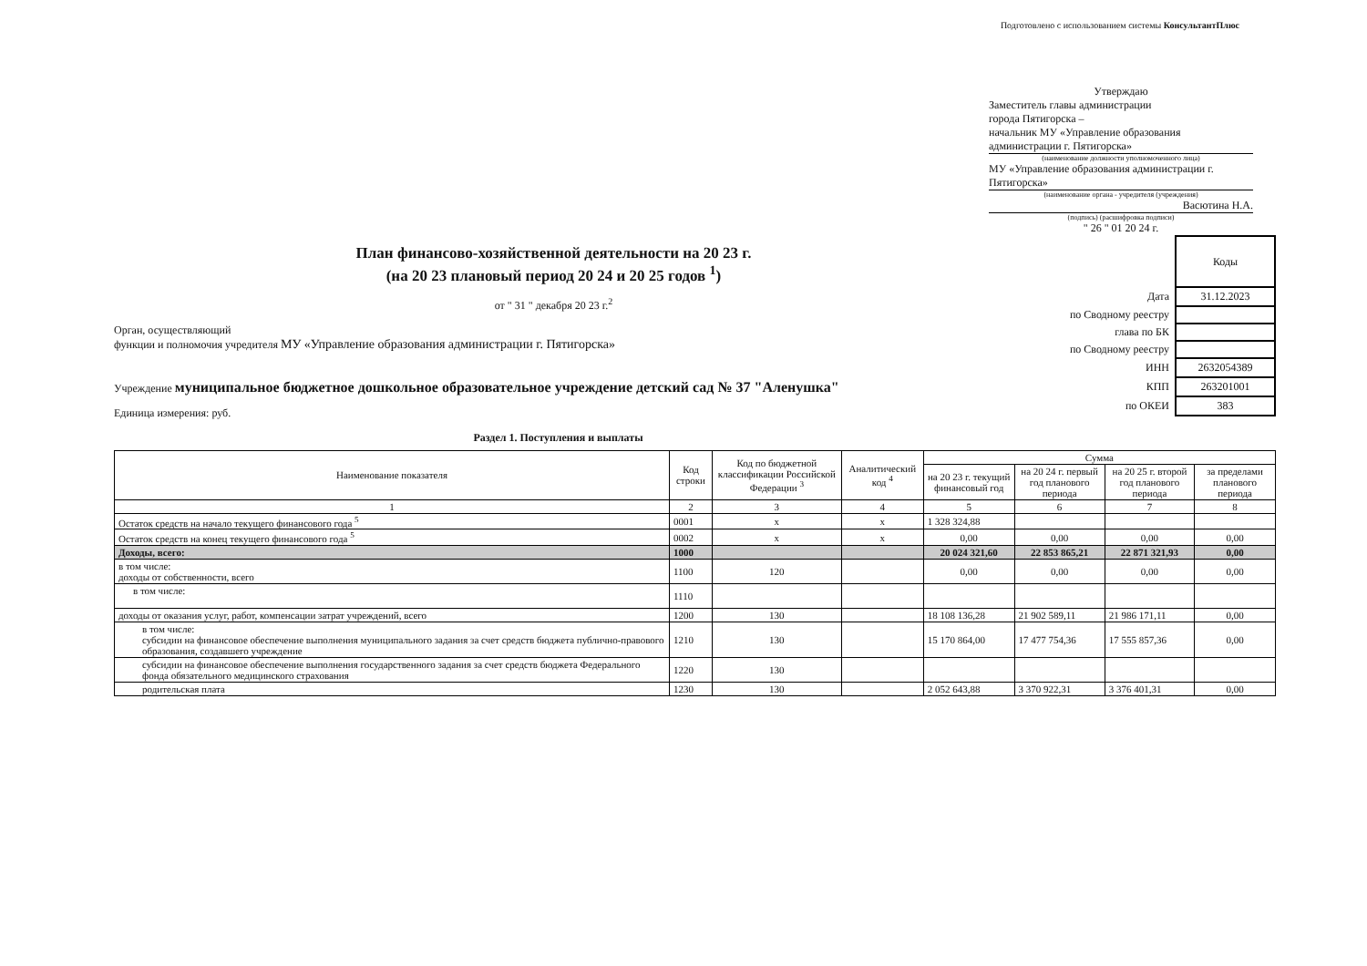Подготовлено с использованием системы КонсультантПлюс
Утверждаю
Заместитель главы администрации
города Пятигорска –
начальник МУ «Управление образования
администрации г. Пятигорска»
(наименование должности уполномоченного лица)
МУ «Управление образования администрации г. Пятигорска»
(наименование органа - учредителя (учреждения)
Васютина Н.А.
(подпись) (расшифровка подписи)
" 26 " 01 20 24 г.
План финансово-хозяйственной деятельности на 20 23 г.
(на 20 23 плановый период 20 24 и 20 25 годов <sup>1</sup>)
от " 31 " декабря 20 23 г.<sup>2</sup>
Орган, осуществляющий
функции и полномочия учредителя МУ «Управление образования администрации г. Пятигорска»
Учреждение муниципальное бюджетное дошкольное образовательное учреждение детский сад № 37 "Аленушка"
Единица измерения: руб.
| | Коды |
| Дата | 31.12.2023 |
| по Сводному реестру | |
| глава по БК | |
| по Сводному реестру | |
| ИНН | 2632054389 |
| КПП | 263201001 |
| по ОКЕИ | 383 |
Раздел 1. Поступления и выплаты
| Наименование показателя | Код строки | Код по бюджетной классификации Российской Федерации <sup>3</sup> | Аналитический код <sup>4</sup> | Сумма | | | |
| --- | --- | --- | --- | --- | --- | --- | --- |
| | | | | на 20 23 г. текущий финансовый год | на 20 24 г. первый год планового периода | на 20 25 г. второй год планового периода | за пределами планового периода |
| 1 | 2 | 3 | 4 | 5 | 6 | 7 | 8 |
| Остаток средств на начало текущего финансового года <sup>5</sup> | 0001 | x | x | 1 328 324,88 | | | |
| Остаток средств на конец текущего финансового года <sup>5</sup> | 0002 | x | x | 0,00 | 0,00 | 0,00 | 0,00 |
| Доходы, всего: | 1000 | | | 20 024 321,60 | 22 853 865,21 | 22 871 321,93 | 0,00 |
| в том числе: доходы от собственности, всего | 1100 | 120 | | 0,00 | 0,00 | 0,00 | 0,00 |
| в том числе: | 1110 | | | | | | |
| доходы от оказания услуг, работ, компенсации затрат учреждений, всего | 1200 | 130 | | 18 108 136,28 | 21 902 589,11 | 21 986 171,11 | 0,00 |
| в том числе: субсидии на финансовое обеспечение выполнения муниципального задания за счет средств бюджета публично-правового образования, создавшего учреждение | 1210 | 130 | | 15 170 864,00 | 17 477 754,36 | 17 555 857,36 | 0,00 |
| субсидии на финансовое обеспечение выполнения государственного задания за счет средств бюджета Федерального фонда обязательного медицинского страхования | 1220 | 130 | | | | | |
| родительская плата | 1230 | 130 | | 2 052 643,88 | 3 370 922,31 | 3 376 401,31 | 0,00 |